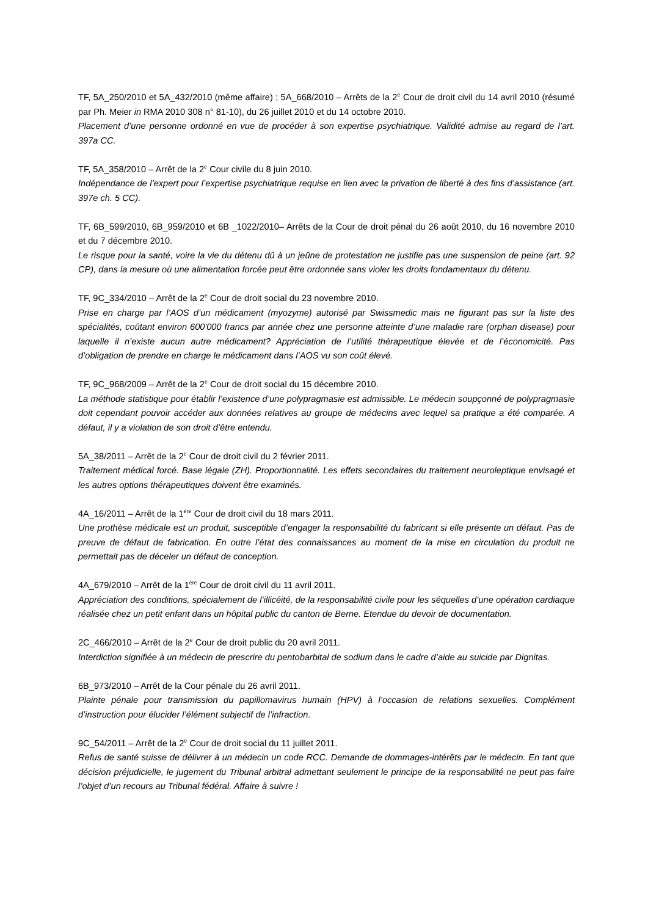TF, 5A_250/2010 et 5A_432/2010 (même affaire) ; 5A_668/2010 – Arrêts de la 2<sup>e</sup> Cour de droit civil du 14 avril 2010 (résumé par Ph. Meier in RMA 2010 308 n° 81-10), du 26 juillet 2010 et du 14 octobre 2010.
Placement d’une personne ordonné en vue de procéder à son expertise psychiatrique. Validité admise au regard de l’art. 397a CC.
TF, 5A_358/2010 – Arrêt de la 2<sup>e</sup> Cour civile du 8 juin 2010.
Indépendance de l’expert pour l’expertise psychiatrique requise en lien avec la privation de liberté à des fins d’assistance (art. 397e ch. 5 CC).
TF, 6B_599/2010, 6B_959/2010 et 6B _1022/2010– Arrêts de la Cour de droit pénal du 26 août 2010, du 16 novembre 2010 et du 7 décembre 2010.
Le risque pour la santé, voire la vie du détenu dû à un jeûne de protestation ne justifie pas une suspension de peine (art. 92 CP), dans la mesure où une alimentation forcée peut être ordonnée sans violer les droits fondamentaux du détenu.
TF, 9C_334/2010 – Arrêt de la 2<sup>e</sup> Cour de droit social du 23 novembre 2010.
Prise en charge par l’AOS d’un médicament (myozyme) autorisé par Swissmedic mais ne figurant pas sur la liste des spécialités, coûtant environ 600'000 francs par année chez une personne atteinte d’une maladie rare (orphan disease) pour laquelle il n’existe aucun autre médicament? Appréciation de l’utilité thérapeutique élevée et de l’économicité. Pas d’obligation de prendre en charge le médicament dans l’AOS vu son coût élevé.
TF, 9C_968/2009 – Arrêt de la 2<sup>e</sup> Cour de droit social du 15 décembre 2010.
La méthode statistique pour établir l’existence d’une polypragmasie est admissible. Le médecin soupçonné de polypragmasie doit cependant pouvoir accéder aux données relatives au groupe de médecins avec lequel sa pratique a été comparée. A défaut, il y a violation de son droit d’être entendu.
5A_38/2011 – Arrêt de la 2<sup>e</sup> Cour de droit civil du 2 février 2011.
Traitement médical forcé. Base légale (ZH). Proportionnalité. Les effets secondaires du traitement neuroleptique envisagé et les autres options thérapeutiques doivent être examinés.
4A_16/2011 – Arrêt de la 1<sup>ère</sup> Cour de droit civil du 18 mars 2011.
Une prothèse médicale est un produit, susceptible d’engager la responsabilité du fabricant si elle présente un défaut. Pas de preuve de défaut de fabrication. En outre l’état des connaissances au moment de la mise en circulation du produit ne permettait pas de déceler un défaut de conception.
4A_679/2010 – Arrêt de la 1<sup>ère</sup> Cour de droit civil du 11 avril 2011.
Appréciation des conditions, spécialement de l’illicéité, de la responsabilité civile pour les séquelles d’une opération cardiaque réalisée chez un petit enfant dans un hôpital public du canton de Berne. Etendue du devoir de documentation.
2C_466/2010 – Arrêt de la 2<sup>e</sup> Cour de droit public du 20 avril 2011.
Interdiction signifiée à un médecin de prescrire du pentobarbital de sodium dans le cadre d’aide au suicide par Dignitas.
6B_973/2010 – Arrêt de la Cour pénale du 26 avril 2011.
Plainte pénale pour transmission du papillomavirus humain (HPV) à l’occasion de relations sexuelles. Complément d’instruction pour élucider l’élément subjectif de l’infraction.
9C_54/2011 – Arrêt de la 2<sup>e</sup> Cour de droit social du 11 juillet 2011.
Refus de santé suisse de délivrer à un médecin un code RCC. Demande de dommages-intérêts par le médecin. En tant que décision préjudicielle, le jugement du Tribunal arbitral admettant seulement le principe de la responsabilité ne peut pas faire l’objet d’un recours au Tribunal fédéral. Affaire à suivre !